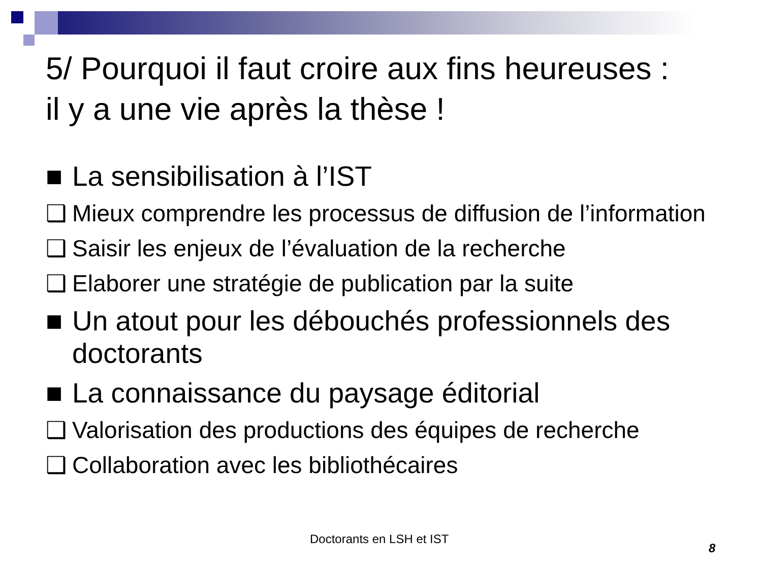5/ Pourquoi il faut croire aux fins heureuses :
il y a une vie après la thèse !
■ La sensibilisation à l’IST
❑ Mieux comprendre les processus de diffusion de l’information
❑ Saisir les enjeux de l’évaluation de la recherche
❑ Elaborer une stratégie de publication par la suite
■ Un atout pour les débouchés professionnels des doctorants
■ La connaissance du paysage éditorial
❑ Valorisation des productions des équipes de recherche
❑ Collaboration avec les bibliothécaires
Doctorants en LSH et IST
8